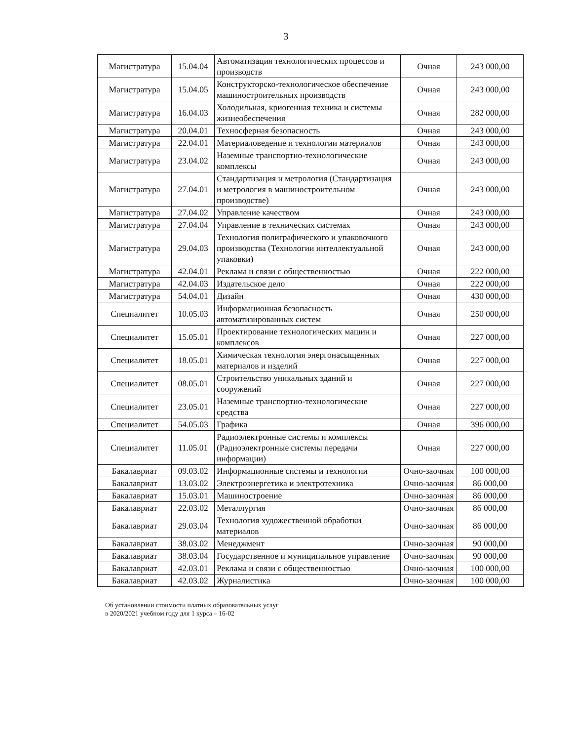3
| Магистратура | 15.04.04 | Автоматизация технологических процессов и производств | Очная | 243 000,00 |
| Магистратура | 15.04.05 | Конструкторско-технологическое обеспечение машиностроительных производств | Очная | 243 000,00 |
| Магистратура | 16.04.03 | Холодильная, криогенная техника и системы жизнеобеспечения | Очная | 282 000,00 |
| Магистратура | 20.04.01 | Техносферная безопасность | Очная | 243 000,00 |
| Магистратура | 22.04.01 | Материаловедение и технологии материалов | Очная | 243 000,00 |
| Магистратура | 23.04.02 | Наземные транспортно-технологические комплексы | Очная | 243 000,00 |
| Магистратура | 27.04.01 | Стандартизация и метрология (Стандартизация и метрология в машиностроительном производстве) | Очная | 243 000,00 |
| Магистратура | 27.04.02 | Управление качеством | Очная | 243 000,00 |
| Магистратура | 27.04.04 | Управление в технических системах | Очная | 243 000,00 |
| Магистратура | 29.04.03 | Технология полиграфического и упаковочного производства (Технологии интеллектуальной упаковки) | Очная | 243 000,00 |
| Магистратура | 42.04.01 | Реклама и связи с общественностью | Очная | 222 000,00 |
| Магистратура | 42.04.03 | Издательское дело | Очная | 222 000,00 |
| Магистратура | 54.04.01 | Дизайн | Очная | 430 000,00 |
| Специалитет | 10.05.03 | Информационная безопасность автоматизированных систем | Очная | 250 000,00 |
| Специалитет | 15.05.01 | Проектирование технологических машин и комплексов | Очная | 227 000,00 |
| Специалитет | 18.05.01 | Химическая технология энергонасыщенных материалов и изделий | Очная | 227 000,00 |
| Специалитет | 08.05.01 | Строительство уникальных зданий и сооружений | Очная | 227 000,00 |
| Специалитет | 23.05.01 | Наземные транспортно-технологические средства | Очная | 227 000,00 |
| Специалитет | 54.05.03 | Графика | Очная | 396 000,00 |
| Специалитет | 11.05.01 | Радиоэлектронные системы и комплексы (Радиоэлектронные системы передачи информации) | Очная | 227 000,00 |
| Бакалавриат | 09.03.02 | Информационные системы и технологии | Очно-заочная | 100 000,00 |
| Бакалавриат | 13.03.02 | Электроэнергетика и электротехника | Очно-заочная | 86 000,00 |
| Бакалавриат | 15.03.01 | Машиностроение | Очно-заочная | 86 000,00 |
| Бакалавриат | 22.03.02 | Металлургия | Очно-заочная | 86 000,00 |
| Бакалавриат | 29.03.04 | Технология художественной обработки материалов | Очно-заочная | 86 000,00 |
| Бакалавриат | 38.03.02 | Менеджмент | Очно-заочная | 90 000,00 |
| Бакалавриат | 38.03.04 | Государственное и муниципальное управление | Очно-заочная | 90 000,00 |
| Бакалавриат | 42.03.01 | Реклама и связи с общественностью | Очно-заочная | 100 000,00 |
| Бакалавриат | 42.03.02 | Журналистика | Очно-заочная | 100 000,00 |
Об установлении стоимости платных образовательных услуг
в 2020/2021 учебном году для 1 курса – 16-02